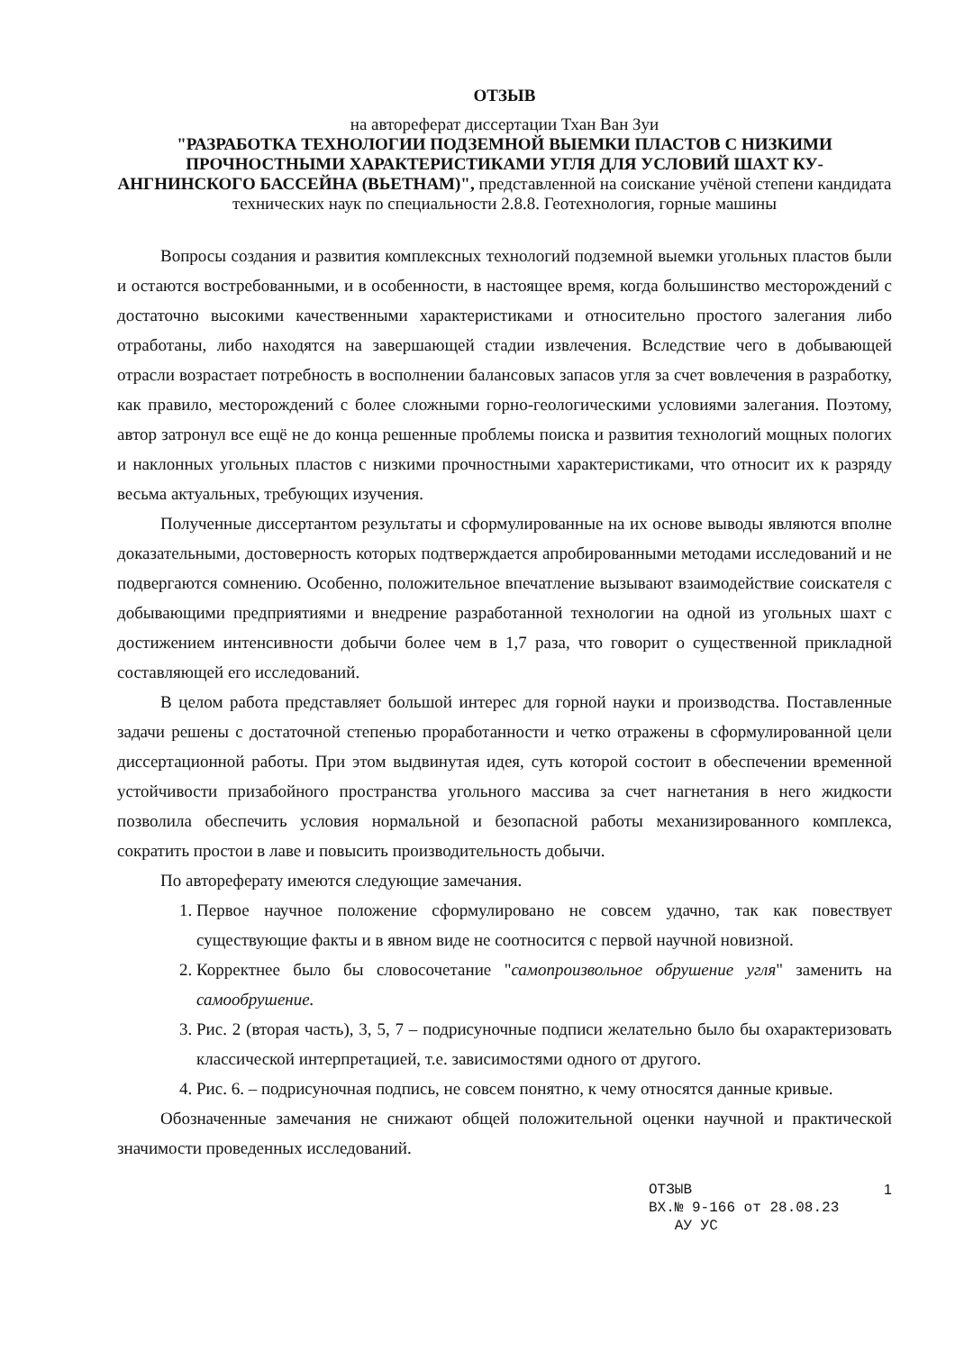ОТЗЫВ
на автореферат диссертации Тхан Ван Зуи
"РАЗРАБОТКА ТЕХНОЛОГИИ ПОДЗЕМНОЙ ВЫЕМКИ ПЛАСТОВ С НИЗКИМИ ПРОЧНОСТНЫМИ ХАРАКТЕРИСТИКАМИ УГЛЯ ДЛЯ УСЛОВИЙ ШАХТ КУ-АНГНИНСКОГО БАССЕЙНА (ВЬЕТНАМ)", представленной на соискание учёной степени кандидата технических наук по специальности 2.8.8. Геотехнология, горные машины
Вопросы создания и развития комплексных технологий подземной выемки угольных пластов были и остаются востребованными, и в особенности, в настоящее время, когда большинство месторождений с достаточно высокими качественными характеристиками и относительно простого залегания либо отработаны, либо находятся на завершающей стадии извлечения. Вследствие чего в добывающей отрасли возрастает потребность в восполнении балансовых запасов угля за счет вовлечения в разработку, как правило, месторождений с более сложными горно-геологическими условиями залегания. Поэтому, автор затронул все ещё не до конца решенные проблемы поиска и развития технологий мощных пологих и наклонных угольных пластов с низкими прочностными характеристиками, что относит их к разряду весьма актуальных, требующих изучения.
Полученные диссертантом результаты и сформулированные на их основе выводы являются вполне доказательными, достоверность которых подтверждается апробированными методами исследований и не подвергаются сомнению. Особенно, положительное впечатление вызывают взаимодействие соискателя с добывающими предприятиями и внедрение разработанной технологии на одной из угольных шахт с достижением интенсивности добычи более чем в 1,7 раза, что говорит о существенной прикладной составляющей его исследований.
В целом работа представляет большой интерес для горной науки и производства. Поставленные задачи решены с достаточной степенью проработанности и четко отражены в сформулированной цели диссертационной работы. При этом выдвинутая идея, суть которой состоит в обеспечении временной устойчивости призабойного пространства угольного массива за счет нагнетания в него жидкости позволила обеспечить условия нормальной и безопасной работы механизированного комплекса, сократить простои в лаве и повысить производительность добычи.
По автореферату имеются следующие замечания.
1. Первое научное положение сформулировано не совсем удачно, так как повествует существующие факты и в явном виде не соотносится с первой научной новизной.
2. Корректнее было бы словосочетание "самопроизвольное обрушение угля" заменить на самообрушение.
3. Рис. 2 (вторая часть), 3, 5, 7 – подрисуночные подписи желательно было бы охарактеризовать классической интерпретацией, т.е. зависимостями одного от другого.
4. Рис. 6. – подрисуночная подпись, не совсем понятно, к чему относятся данные кривые.
Обозначенные замечания не снижают общей положительной оценки научной и практической значимости проведенных исследований.
1 ОТЗЫВ
ВХ.№ 9-166 от 28.08.23
АУ УС